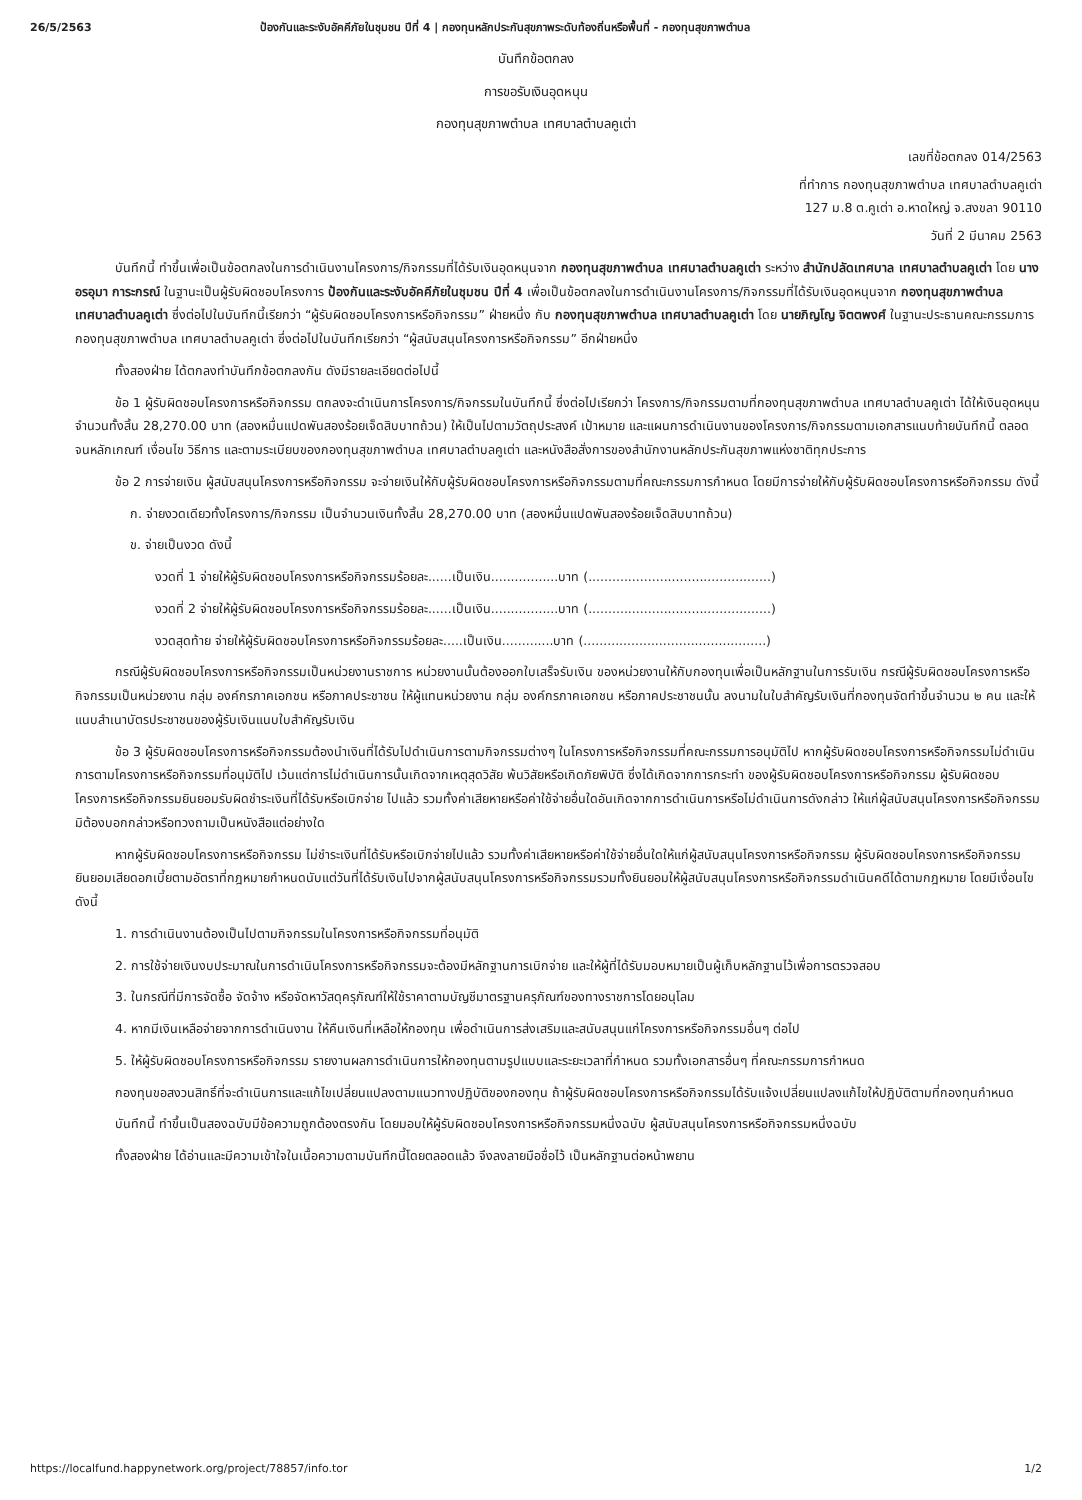26/5/2563 ป้องกันและระงับอัคคีภัยในชุมชน ปีที่ 4 | กองทุนหลักประกันสุขภาพระดับท้องถิ่นหรือพื้นที่ - กองทุนสุขภาพตำบล
บันทึกข้อตกลง
การขอรับเงินอุดหนุน
กองทุนสุขภาพตำบล เทศบาลตำบลคูเต่า
เลขที่ข้อตกลง 014/2563
ที่ทำการ กองทุนสุขภาพตำบล เทศบาลตำบลคูเต่า
127 ม.8 ต.คูเต่า อ.หาดใหญ่ จ.สงขลา 90110
วันที่ 2 มีนาคม 2563
บันทึกนี้ ทำขึ้นเพื่อเป็นข้อตกลงในการดำเนินงานโครงการ/กิจกรรมที่ได้รับเงินอุดหนุนจาก กองทุนสุขภาพตำบล เทศบาลตำบลคูเต่า ระหว่าง สำนักปลัดเทศบาล เทศบาลตำบลคูเต่า โดย นางอรอุมา การะกรณ์ ในฐานะเป็นผู้รับผิดชอบโครงการ ป้องกันและระงับอัคคีภัยในชุมชน ปีที่ 4 เพื่อเป็นข้อตกลงในการดำเนินงานโครงการ/กิจกรรมที่ได้รับเงินอุดหนุนจาก กองทุนสุขภาพตำบล เทศบาลตำบลคูเต่า ซึ่งต่อไปในบันทึกนี้เรียกว่า “ผู้รับผิดชอบโครงการหรือกิจกรรม” ฝ่ายหนึ่ง กับ กองทุนสุขภาพตำบล เทศบาลตำบลคูเต่า โดย นายภิญโญ จิตตพงศ์ ในฐานะประธานคณะกรรมการกองทุนสุขภาพตำบล เทศบาลตำบลคูเต่า ซึ่งต่อไปในบันทึกเรียกว่า “ผู้สนับสนุนโครงการหรือกิจกรรม” อีกฝ่ายหนึ่ง
ทั้งสองฝ่าย ได้ตกลงทำบันทึกข้อตกลงกัน ดังมีรายละเอียดต่อไปนี้
ข้อ 1 ผู้รับผิดชอบโครงการหรือกิจกรรม ตกลงจะดำเนินการโครงการ/กิจกรรมในบันทึกนี้ ซึ่งต่อไปเรียกว่า โครงการ/กิจกรรมตามที่กองทุนสุขภาพตำบล เทศบาลตำบลคูเต่า ได้ให้เงินอุดหนุนจำนวนทั้งสิ้น 28,270.00 บาท (สองหมื่นแปดพันสองร้อยเจ็ดสิบบาทถ้วน) ให้เป็นไปตามวัตถุประสงค์ เป้าหมาย และแผนการดำเนินงานของโครงการ/กิจกรรมตามเอกสารแนบท้ายบันทึกนี้ ตลอดจนหลักเกณฑ์ เงื่อนไข วิธีการ และตามระเบียบของกองทุนสุขภาพตำบล เทศบาลตำบลคูเต่า และหนังสือสั่งการของสำนักงานหลักประกันสุขภาพแห่งชาติทุกประการ
ข้อ 2 การจ่ายเงิน ผู้สนับสนุนโครงการหรือกิจกรรม จะจ่ายเงินให้กับผู้รับผิดชอบโครงการหรือกิจกรรมตามที่คณะกรรมการกำหนด โดยมีการจ่ายให้กับผู้รับผิดชอบโครงการหรือกิจกรรม ดังนี้
ก. จ่ายงวดเดียวทั้งโครงการ/กิจกรรม เป็นจำนวนเงินทั้งสิ้น 28,270.00 บาท (สองหมื่นแปดพันสองร้อยเจ็ดสิบบาทถ้วน)
ข. จ่ายเป็นงวด ดังนี้
งวดที่ 1 จ่ายให้ผู้รับผิดชอบโครงการหรือกิจกรรมร้อยละ......เป็นเงิน.................บาท (..............................................)
งวดที่ 2 จ่ายให้ผู้รับผิดชอบโครงการหรือกิจกรรมร้อยละ......เป็นเงิน.................บาท (..............................................)
งวดสุดท้าย จ่ายให้ผู้รับผิดชอบโครงการหรือกิจกรรมร้อยละ.....เป็นเงิน.............บาท (..............................................)
กรณีผู้รับผิดชอบโครงการหรือกิจกรรมเป็นหน่วยงานราชการ หน่วยงานนั้นต้องออกใบเสร็จรับเงิน ของหน่วยงานให้กับกองทุนเพื่อเป็นหลักฐานในการรับเงิน กรณีผู้รับผิดชอบโครงการหรือกิจกรรมเป็นหน่วยงาน กลุ่ม องค์กรภาคเอกชน หรือภาคประชาชน ให้ผู้แทนหน่วยงาน กลุ่ม องค์กรภาคเอกชน หรือภาคประชาชนนั้น ลงนามในใบสำคัญรับเงินที่กองทุนจัดทำขึ้นจำนวน ๒ คน และให้แนบสำเนาบัตรประชาชนของผู้รับเงินแนบใบสำคัญรับเงิน
ข้อ 3 ผู้รับผิดชอบโครงการหรือกิจกรรมต้องนำเงินที่ได้รับไปดำเนินการตามกิจกรรมต่างๆ ในโครงการหรือกิจกรรมที่คณะกรรมการอนุมัติไป หากผู้รับผิดชอบโครงการหรือกิจกรรมไม่ดำเนินการตามโครงการหรือกิจกรรมที่อนุมัติไป เว้นแต่การไม่ดำเนินการนั้นเกิดจากเหตุสุดวิสัย พ้นวิสัยหรือเกิดภัยพิบัติ ซึ่งได้เกิดจากการกระทำ ของผู้รับผิดชอบโครงการหรือกิจกรรม ผู้รับผิดชอบโครงการหรือกิจกรรมยินยอมรับผิดชำระเงินที่ได้รับหรือเบิกจ่าย ไปแล้ว รวมทั้งค่าเสียหายหรือค่าใช้จ่ายอื่นใดอันเกิดจากการดำเนินการหรือไม่ดำเนินการดังกล่าว ให้แก่ผู้สนับสนุนโครงการหรือกิจกรรมมิต้องบอกกล่าวหรือทวงถามเป็นหนังสือแต่อย่างใด
หากผู้รับผิดชอบโครงการหรือกิจกรรม ไม่ชำระเงินที่ได้รับหรือเบิกจ่ายไปแล้ว รวมทั้งค่าเสียหายหรือค่าใช้จ่ายอื่นใดให้แก่ผู้สนับสนุนโครงการหรือกิจกรรม ผู้รับผิดชอบโครงการหรือกิจกรรมยินยอมเสียดอกเบี้ยตามอัตราที่กฎหมายกำหนดนับแต่วันที่ได้รับเงินไปจากผู้สนับสนุนโครงการหรือกิจกรรมรวมทั้งยินยอมให้ผู้สนับสนุนโครงการหรือกิจกรรมดำเนินคดีได้ตามกฎหมาย โดยมีเงื่อนไขดังนี้
1. การดำเนินงานต้องเป็นไปตามกิจกรรมในโครงการหรือกิจกรรมที่อนุมัติ
2. การใช้จ่ายเงินงบประมาณในการดำเนินโครงการหรือกิจกรรมจะต้องมีหลักฐานการเบิกจ่าย และให้ผู้ที่ได้รับมอบหมายเป็นผู้เก็บหลักฐานไว้เพื่อการตรวจสอบ
3. ในกรณีที่มีการจัดซื้อ จัดจ้าง หรือจัดหาวัสดุครุภัณฑ์ให้ใช้ราคาตามบัญชีมาตรฐานครุภัณฑ์ของทางราชการโดยอนุโลม
4. หากมีเงินเหลือจ่ายจากการดำเนินงาน ให้คืนเงินที่เหลือให้กองทุน เพื่อดำเนินการส่งเสริมและสนับสนุนแก่โครงการหรือกิจกรรมอื่นๆ ต่อไป
5. ให้ผู้รับผิดชอบโครงการหรือกิจกรรม รายงานผลการดำเนินการให้กองทุนตามรูปแบบและระยะเวลาที่กำหนด รวมทั้งเอกสารอื่นๆ ที่คณะกรรมการกำหนด
กองทุนขอสงวนสิทธิ์ที่จะดำเนินการและแก้ไขเปลี่ยนแปลงตามแนวทางปฏิบัติของกองทุน ถ้าผู้รับผิดชอบโครงการหรือกิจกรรมได้รับแจ้งเปลี่ยนแปลงแก้ไขให้ปฏิบัติตามที่กองทุนกำหนด
บันทึกนี้ ทำขึ้นเป็นสองฉบับมีข้อความถูกต้องตรงกัน โดยมอบให้ผู้รับผิดชอบโครงการหรือกิจกรรมหนึ่งฉบับ ผู้สนับสนุนโครงการหรือกิจกรรมหนึ่งฉบับ
ทั้งสองฝ่าย ได้อ่านและมีความเข้าใจในเนื้อความตามบันทึกนี้โดยตลอดแล้ว จึงลงลายมือชื่อไว้ เป็นหลักฐานต่อหน้าพยาน
https://localfund.happynetwork.org/project/78857/info.tor 1/2